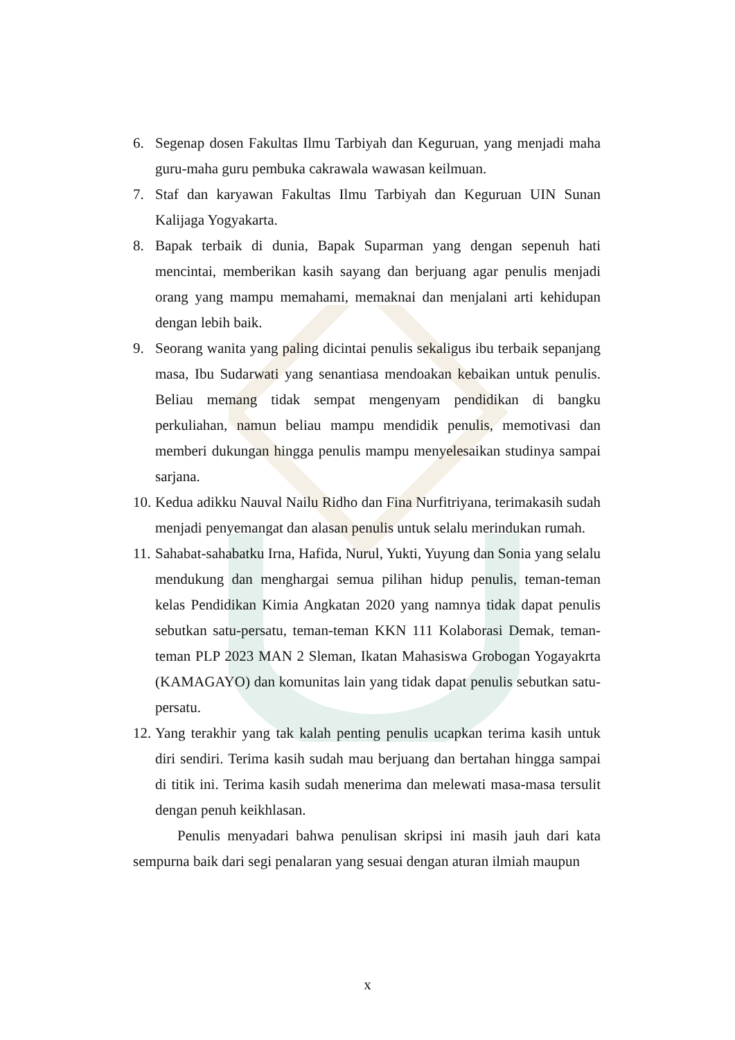6. Segenap dosen Fakultas Ilmu Tarbiyah dan Keguruan, yang menjadi maha guru-maha guru pembuka cakrawala wawasan keilmuan.
7. Staf dan karyawan Fakultas Ilmu Tarbiyah dan Keguruan UIN Sunan Kalijaga Yogyakarta.
8. Bapak terbaik di dunia, Bapak Suparman yang dengan sepenuh hati mencintai, memberikan kasih sayang dan berjuang agar penulis menjadi orang yang mampu memahami, memaknai dan menjalani arti kehidupan dengan lebih baik.
9. Seorang wanita yang paling dicintai penulis sekaligus ibu terbaik sepanjang masa, Ibu Sudarwati yang senantiasa mendoakan kebaikan untuk penulis. Beliau memang tidak sempat mengenyam pendidikan di bangku perkuliahan, namun beliau mampu mendidik penulis, memotivasi dan memberi dukungan hingga penulis mampu menyelesaikan studinya sampai sarjana.
10. Kedua adikku Nauval Nailu Ridho dan Fina Nurfitriyana, terimakasih sudah menjadi penyemangat dan alasan penulis untuk selalu merindukan rumah.
11. Sahabat-sahabatku Irna, Hafida, Nurul, Yukti, Yuyung dan Sonia yang selalu mendukung dan menghargai semua pilihan hidup penulis, teman-teman kelas Pendidikan Kimia Angkatan 2020 yang namnya tidak dapat penulis sebutkan satu-persatu, teman-teman KKN 111 Kolaborasi Demak, teman-teman PLP 2023 MAN 2 Sleman, Ikatan Mahasiswa Grobogan Yogayakrta (KAMAGAYO) dan komunitas lain yang tidak dapat penulis sebutkan satu-persatu.
12. Yang terakhir yang tak kalah penting penulis ucapkan terima kasih untuk diri sendiri. Terima kasih sudah mau berjuang dan bertahan hingga sampai di titik ini. Terima kasih sudah menerima dan melewati masa-masa tersulit dengan penuh keikhlasan.
Penulis menyadari bahwa penulisan skripsi ini masih jauh dari kata sempurna baik dari segi penalaran yang sesuai dengan aturan ilmiah maupun
x